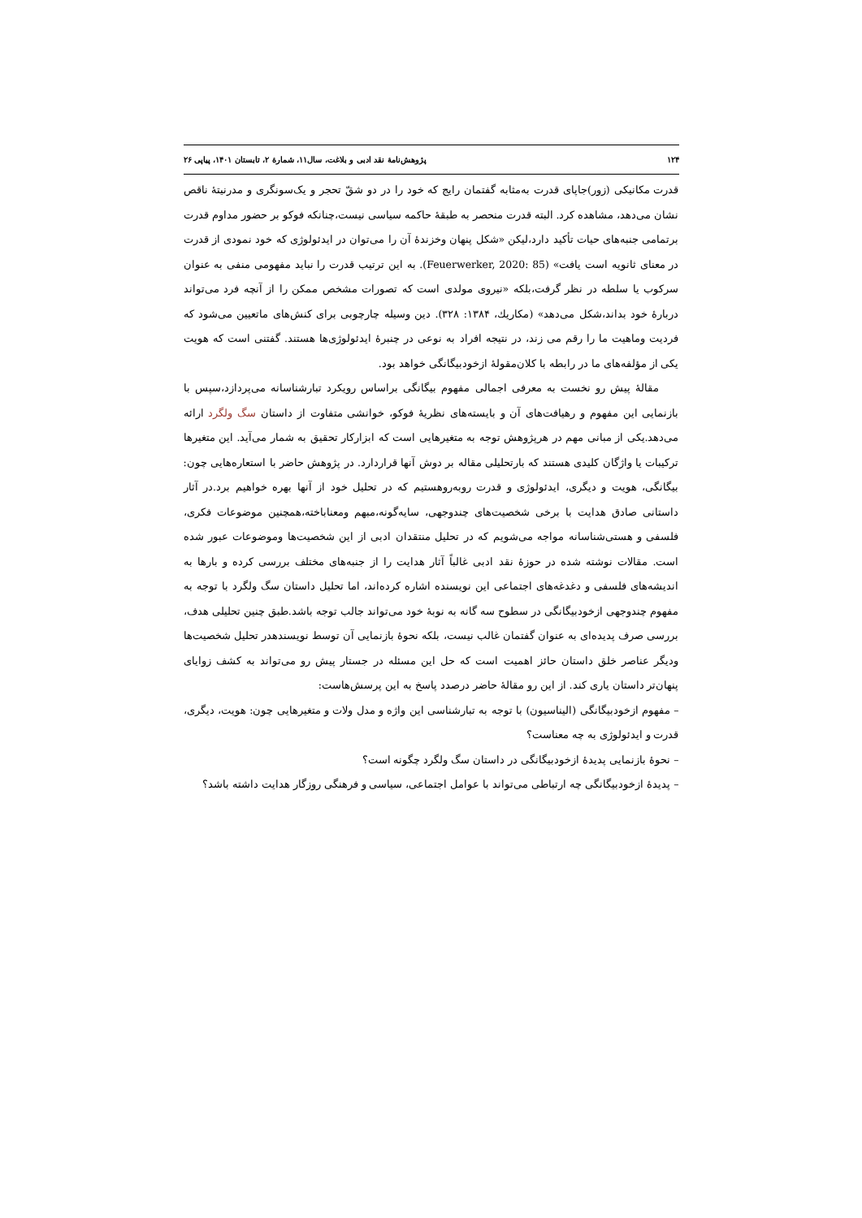۱۲۴ پژوهش‌نامهٔ نقد ادبی و بلاغت، سال۱۱، شمارهٔ ۲، تابستان ۱۴۰۱، پیاپی ۲۶
قدرت مکانیکی (زور)جاپای قدرت به‌مثابه گفتمان رایج که خود را در دو شقّ تحجر و یک‌سونگری و مدرنیتهٔ ناقص نشان می‌دهد، مشاهده کرد. البته قدرت منحصر به طبقهٔ حاکمه سیاسی نیست،چنانکه فوکو بر حضور مداوم قدرت برتمامی جنبه‌های حیات تأکید دارد،لیکن «شکل پنهان وخزندهٔ آن را می‌توان در ایدئولوژی که خود نمودی از قدرت در معنای ثانویه است یافت» (Feuerwerker, 2020: 85). به این ترتیب قدرت را نباید مفهومی منفی به عنوان سرکوب یا سلطه در نظر گرفت،بلکه «نیروی مولدی است که تصورات مشخص ممکن را از آنچه فرد می‌تواند دربارهٔ خود بداند،شکل می‌دهد» (مکاريك، ۱۳۸۴: ۳۲۸). دین وسیله چارچوبی برای کنش‌های ماتعیین می‌شود که فردیت وماهیت ما را رقم می زند، در نتیجه افراد به نوعی در چنبرهٔ ایدئولوژی‌ها هستند. گفتنی است که هویت یکی از مؤلفه‌های ما در رابطه با کلان‌مقولهٔ ازخودبیگانگی خواهد بود.
مقالهٔ پیش رو نخست به معرفی اجمالی مفهوم بیگانگی براساس رویکرد تبارشناسانه می‌پردازد،سپس با بازنمایی این مفهوم و رهیافت‌های آن و بایسته‌های نظریهٔ فوکو، خوانشی متفاوت از داستان سگ ولگرد ارائه می‌دهد.یکی از مبانی مهم در هرپژوهش توجه به متغیرهایی است که ابزارکار تحقیق به شمار می‌آید. این متغیرها ترکیبات یا واژگان کلیدی هستند که بارتحلیلی مقاله بر دوش آنها قراردارد. در پژوهش حاضر با استعاره‌هایی چون: بیگانگی، هویت و دیگری، ایدئولوژی و قدرت روبه‌روهستیم که در تحلیل خود از آنها بهره خواهیم برد.در آثار داستانی صادق هدایت با برخی شخصیت‌های چندوجهی، سایه‌گونه،مبهم ومعناباخته،همچنین موضوعات فکری، فلسفی و هستی‌شناسانه مواجه می‌شویم که در تحلیل منتقدان ادبی از این شخصیت‌ها وموضوعات عبور شده است. مقالات نوشته شده در حوزهٔ نقد ادبی غالباً آثار هدایت را از جنبه‌های مختلف بررسی کرده و بارها به اندیشه‌های فلسفی و دغدغه‌های اجتماعی این نویسنده اشاره کرده‌اند، اما تحلیل داستان سگ ولگرد با توجه به مفهوم چندوجهی ازخودبیگانگی در سطوح سه گانه به نوبهٔ خود می‌تواند جالب توجه باشد.طبق چنین تحلیلی هدف، بررسی صرف پدیده‌ای به عنوان گفتمان غالب نیست، بلکه نحوهٔ بازنمایی آن توسط نویسندهدر تحلیل شخصیت‌ها ودیگر عناصر خلق داستان حائز اهمیت است که حل این مسئله در جستار پیش رو می‌تواند به کشف زوایای پنهان‌تر داستان یاری کند. از این رو مقالهٔ حاضر درصدد پاسخ به این پرسش‌هاست:
– مفهوم ازخودبیگانگی (الیناسیون) با توجه به تبارشناسی این واژه و مدل ولات و متغیرهایی چون: هویت، دیگری، قدرت و ایدئولوژی به چه معناست؟
– نحوهٔ بازنمایی پدیدهٔ ازخودبیگانگی در داستان سگ ولگرد چگونه است؟
– پدیدهٔ ازخودبیگانگی چه ارتباطی می‌تواند با عوامل اجتماعی، سیاسی و فرهنگی روزگار هدایت داشته باشد؟